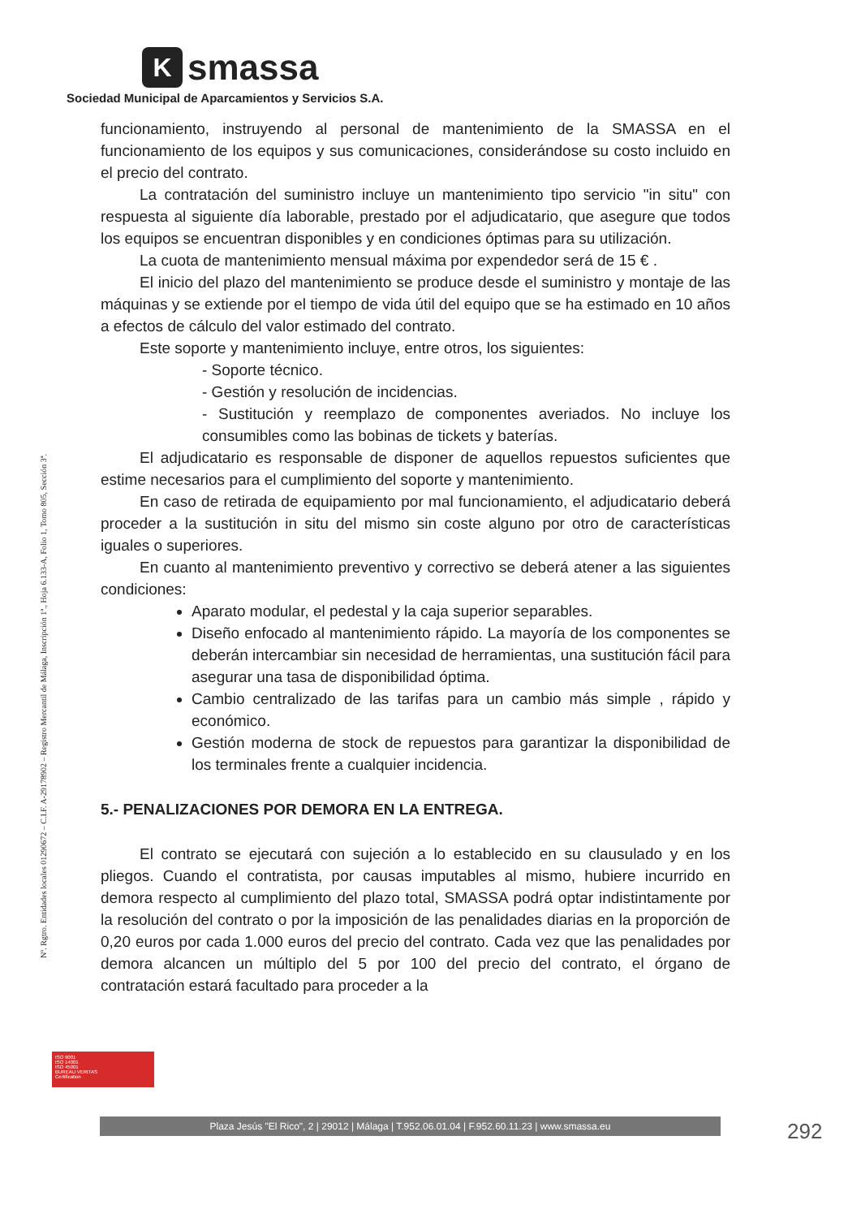Ksmassa
Sociedad Municipal de Aparcamientos y Servicios S.A.
Nº. Rgtro. Entidades locales 01290672 – C.I.F. A-29178902 – Registro Mercantil de Málaga, Inscripción 1ª., Hoja 6.133-A, Folio 1, Tomo 805, Sección 3ª.
funcionamiento, instruyendo al personal de mantenimiento de la SMASSA en el funcionamiento de los equipos y sus comunicaciones, considerándose su costo incluido en el precio del contrato.
La contratación del suministro incluye un mantenimiento tipo servicio "in situ" con respuesta al siguiente día laborable, prestado por el adjudicatario, que asegure que todos los equipos se encuentran disponibles y en condiciones óptimas para su utilización.
La cuota de mantenimiento mensual máxima por expendedor será de 15 € .
El inicio del plazo del mantenimiento se produce desde el suministro y montaje de las máquinas y se extiende por el tiempo de vida útil del equipo que se ha estimado en 10 años a efectos de cálculo del valor estimado del contrato.
Este soporte y mantenimiento incluye, entre otros, los siguientes:
- Soporte técnico.
- Gestión y resolución de incidencias.
- Sustitución y reemplazo de componentes averiados. No incluye los consumibles como las bobinas de tickets y baterías.
El adjudicatario es responsable de disponer de aquellos repuestos suficientes que estime necesarios para el cumplimiento del soporte y mantenimiento.
En caso de retirada de equipamiento por mal funcionamiento, el adjudicatario deberá proceder a la sustitución in situ del mismo sin coste alguno por otro de características iguales o superiores.
En cuanto al mantenimiento preventivo y correctivo se deberá atener a las siguientes condiciones:
Aparato modular, el pedestal y la caja superior separables.
Diseño enfocado al mantenimiento rápido. La mayoría de los componentes se deberán intercambiar sin necesidad de herramientas, una sustitución fácil para asegurar una tasa de disponibilidad óptima.
Cambio centralizado de las tarifas para un cambio más simple , rápido y económico.
Gestión moderna de stock de repuestos para garantizar la disponibilidad de los terminales frente a cualquier incidencia.
5.- PENALIZACIONES POR DEMORA EN LA ENTREGA.
El contrato se ejecutará con sujeción a lo establecido en su clausulado y en los pliegos. Cuando el contratista, por causas imputables al mismo, hubiere incurrido en demora respecto al cumplimiento del plazo total, SMASSA podrá optar indistintamente por la resolución del contrato o por la imposición de las penalidades diarias en la proporción de 0,20 euros por cada 1.000 euros del precio del contrato. Cada vez que las penalidades por demora alcancen un múltiplo del 5 por 100 del precio del contrato, el órgano de contratación estará facultado para proceder a la
ISO 9001
ISO 14001
ISO 45001
BUREAU VERITAS
Certification
Plaza Jesús "El Rico", 2 | 29012 | Málaga | T.952.06.01.04 | F.952.60.11.23 | www.smassa.eu 292